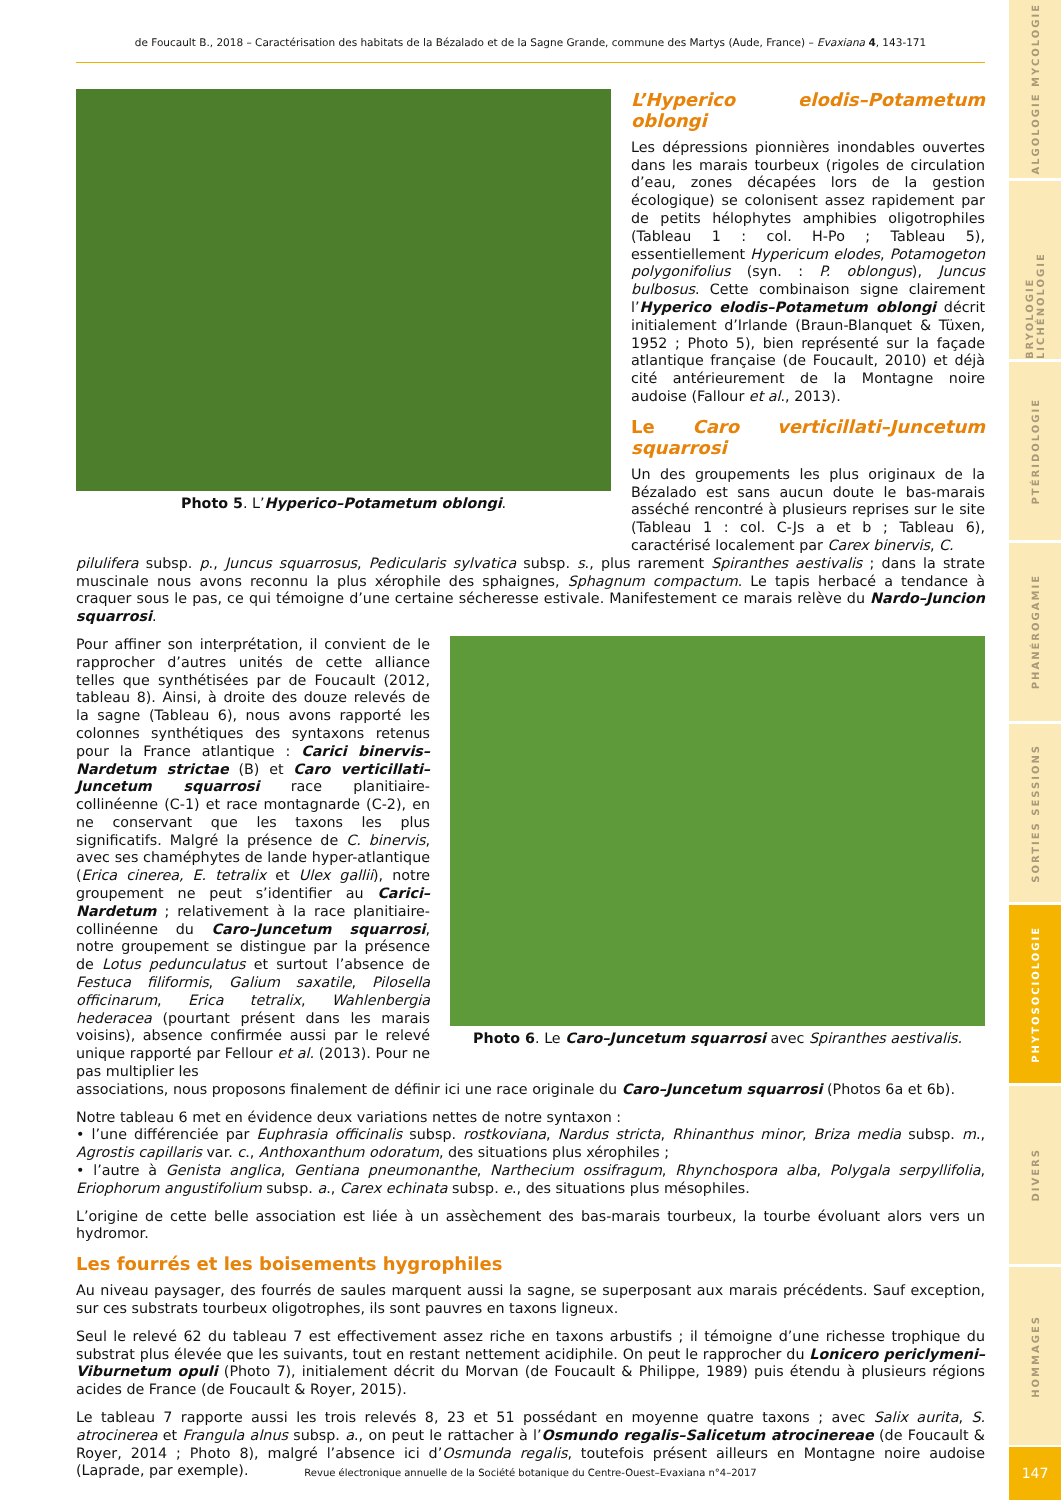ALGOLOGIE MYCOLOGIE
BRYOLOGIE LICHÉNOLOGIE
PTÉRIDOLOGIE
PHANÉROGAMIE
SORTIES SESSIONS
PHYTOSOCIOLOGIE
DIVERS
HOMMAGES
147
de Foucault B., 2018 – Caractérisation des habitats de la Bézalado et de la Sagne Grande, commune des Martys (Aude, France) – Evaxiana 4, 143-171
Photo 5. L’Hyperico–Potametum oblongi.
L’Hyperico elodis–Potametum oblongi
Les dépressions pionnières inondables ouvertes dans les marais tourbeux (rigoles de circulation d’eau, zones décapées lors de la gestion écologique) se colonisent assez rapidement par de petits hélophytes amphibies oligotrophiles (Tableau 1 : col. H-Po ; Tableau 5), essentiellement Hypericum elodes, Potamogeton polygonifolius (syn. : P. oblongus), Juncus bulbosus. Cette combinaison signe clairement l’Hyperico elodis–Potametum oblongi décrit initialement d’Irlande (Braun-Blanquet & Tüxen, 1952 ; Photo 5), bien représenté sur la façade atlantique française (de Foucault, 2010) et déjà cité antérieurement de la Montagne noire audoise (Fallour et al., 2013).
Le Caro verticillati–Juncetum squarrosi
Un des groupements les plus originaux de la Bézalado est sans aucun doute le bas-marais asséché rencontré à plusieurs reprises sur le site (Tableau 1 : col. C-Js a et b ; Tableau 6), caractérisé localement par Carex binervis, C.
pilulifera subsp. p., Juncus squarrosus, Pedicularis sylvatica subsp. s., plus rarement Spiranthes aestivalis ; dans la strate muscinale nous avons reconnu la plus xérophile des sphaignes, Sphagnum compactum. Le tapis herbacé a tendance à craquer sous le pas, ce qui témoigne d’une certaine sécheresse estivale. Manifestement ce marais relève du Nardo–Juncion squarrosi.
Pour affiner son interprétation, il convient de le rapprocher d’autres unités de cette alliance telles que synthétisées par de Foucault (2012, tableau 8). Ainsi, à droite des douze relevés de la sagne (Tableau 6), nous avons rapporté les colonnes synthétiques des syntaxons retenus pour la France atlantique : Carici binervis–Nardetum strictae (B) et Caro verticillati–Juncetum squarrosi race planitiaire-collinéenne (C-1) et race montagnarde (C-2), en ne conservant que les taxons les plus significatifs. Malgré la présence de C. binervis, avec ses chaméphytes de lande hyper-atlantique (Erica cinerea, E. tetralix et Ulex gallii), notre groupement ne peut s’identifier au Carici–Nardetum ; relativement à la race planitiaire-collinéenne du Caro–Juncetum squarrosi, notre groupement se distingue par la présence de Lotus pedunculatus et surtout l’absence de Festuca filiformis, Galium saxatile, Pilosella officinarum, Erica tetralix, Wahlenbergia hederacea (pourtant présent dans les marais voisins), absence confirmée aussi par le relevé unique rapporté par Fellour et al. (2013). Pour ne pas multiplier les
Photo 6. Le Caro–Juncetum squarrosi avec Spiranthes aestivalis.
associations, nous proposons finalement de définir ici une race originale du Caro–Juncetum squarrosi (Photos 6a et 6b).
Notre tableau 6 met en évidence deux variations nettes de notre syntaxon :
• l’une différenciée par Euphrasia officinalis subsp. rostkoviana, Nardus stricta, Rhinanthus minor, Briza media subsp. m., Agrostis capillaris var. c., Anthoxanthum odoratum, des situations plus xérophiles ;
• l’autre à Genista anglica, Gentiana pneumonanthe, Narthecium ossifragum, Rhynchospora alba, Polygala serpyllifolia, Eriophorum angustifolium subsp. a., Carex echinata subsp. e., des situations plus mésophiles.
L’origine de cette belle association est liée à un assèchement des bas-marais tourbeux, la tourbe évoluant alors vers un hydromor.
Les fourrés et les boisements hygrophiles
Au niveau paysager, des fourrés de saules marquent aussi la sagne, se superposant aux marais précédents. Sauf exception, sur ces substrats tourbeux oligotrophes, ils sont pauvres en taxons ligneux.
Seul le relevé 62 du tableau 7 est effectivement assez riche en taxons arbustifs ; il témoigne d’une richesse trophique du substrat plus élevée que les suivants, tout en restant nettement acidiphile. On peut le rapprocher du Lonicero periclymeni–Viburnetum opuli (Photo 7), initialement décrit du Morvan (de Foucault & Philippe, 1989) puis étendu à plusieurs régions acides de France (de Foucault & Royer, 2015).
Le tableau 7 rapporte aussi les trois relevés 8, 23 et 51 possédant en moyenne quatre taxons ; avec Salix aurita, S. atrocinerea et Frangula alnus subsp. a., on peut le rattacher à l’Osmundo regalis–Salicetum atrocinereae (de Foucault & Royer, 2014 ; Photo 8), malgré l’absence ici d’Osmunda regalis, toutefois présent ailleurs en Montagne noire audoise (Laprade, par exemple).
Revue électronique annuelle de la Société botanique du Centre-Ouest–Evaxiana n°4–2017